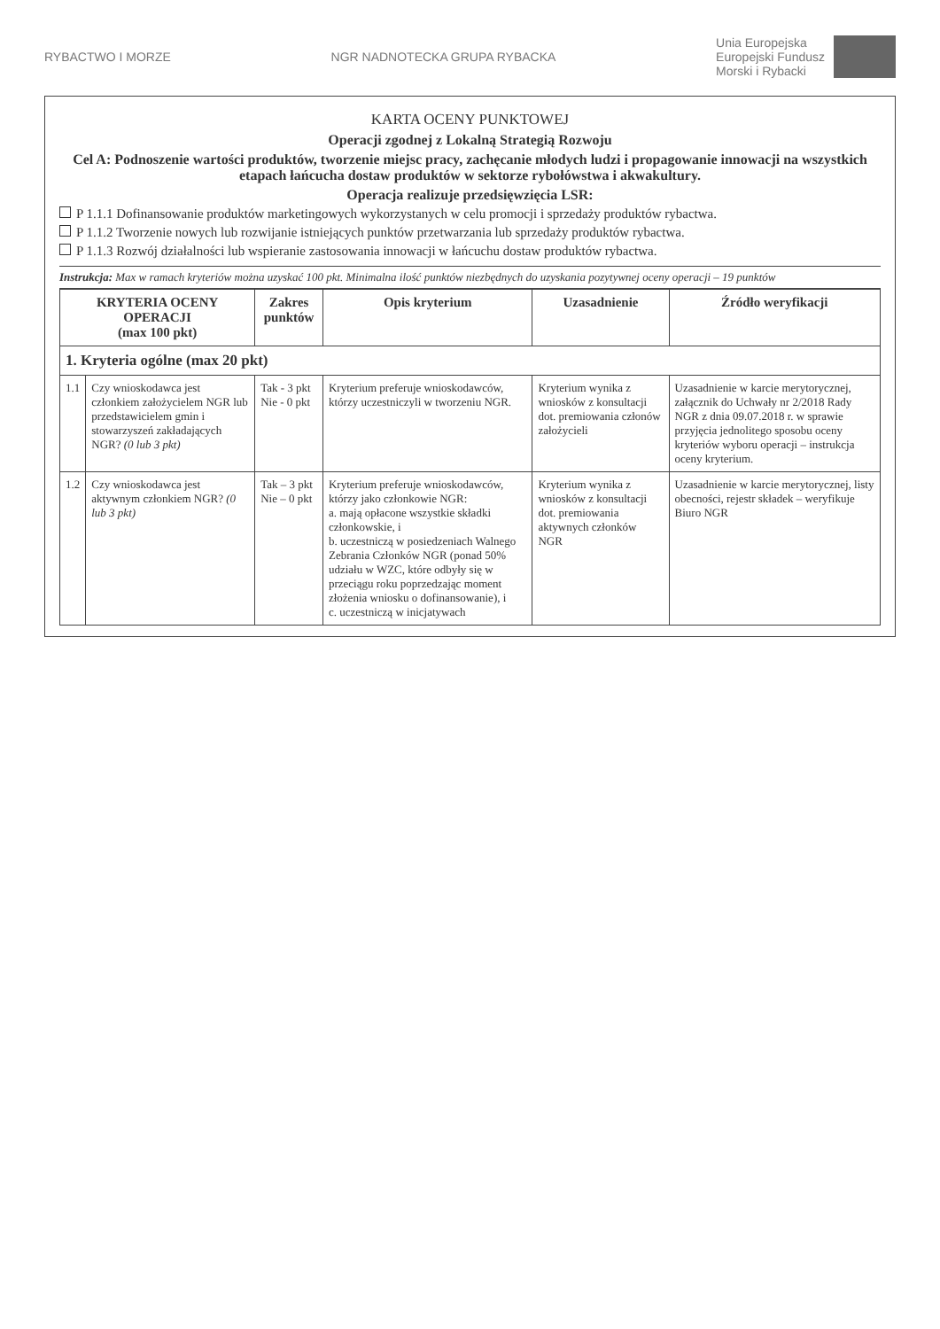RYBACTWO I MORZE NGR NADNOTECKA GRUPA RYBACKA
Unia Europejska
Europejski Fundusz
Morski i Rybacki
KARTA OCENY PUNKTOWEJ
Operacji zgodnej z Lokalną Strategią Rozwoju
Cel A: Podnoszenie wartości produktów, tworzenie miejsc pracy, zachęcanie młodych ludzi i propagowanie innowacji na wszystkich etapach łańcucha dostaw produktów w sektorze rybołówstwa i akwakultury.
Operacja realizuje przedsięwzięcia LSR:
P 1.1.1 Dofinansowanie produktów marketingowych wykorzystanych w celu promocji i sprzedaży produktów rybactwa.
P 1.1.2 Tworzenie nowych lub rozwijanie istniejących punktów przetwarzania lub sprzedaży produktów rybactwa.
P 1.1.3 Rozwój działalności lub wspieranie zastosowania innowacji w łańcuchu dostaw produktów rybactwa.
Instrukcja: Max w ramach kryteriów można uzyskać 100 pkt. Minimalna ilość punktów niezbędnych do uzyskania pozytywnej oceny operacji – 19 punktów
| KRYTERIA OCENY OPERACJI (max 100 pkt) | | Zakres punktów | Opis kryterium | Uzasadnienie | Źródło weryfikacji |
| --- | --- | --- | --- | --- | --- |
| 1. Kryteria ogólne (max 20 pkt) | | | | | |
| 1.1 | Czy wnioskodawca jest członkiem założycielem NGR lub przedstawicielem gmin i stowarzyszeń zakładających NGR? (0 lub 3 pkt) | Tak - 3 pkt Nie - 0 pkt | Kryterium preferuje wnioskodawców, którzy uczestniczyli w tworzeniu NGR. | Kryterium wynika z wniosków z konsultacji dot. premiowania członów założycieli | Uzasadnienie w karcie merytorycznej, załącznik do Uchwały nr 2/2018 Rady NGR z dnia 09.07.2018 r. w sprawie przyjęcia jednolitego sposobu oceny kryteriów wyboru operacji – instrukcja oceny kryterium. |
| 1.2 | Czy wnioskodawca jest aktywnym członkiem NGR? (0 lub 3 pkt) | Tak – 3 pkt Nie – 0 pkt | Kryterium preferuje wnioskodawców, którzy jako członkowie NGR: a. mają opłacone wszystkie składki członkowskie, i b. uczestniczą w posiedzeniach Walnego Zebrania Członków NGR (ponad 50% udziału w WZC, które odbyły się w przeciągu roku poprzedzając moment złożenia wniosku o dofinansowanie), i c. uczestniczą w inicjatywach | Kryterium wynika z wniosków z konsultacji dot. premiowania aktywnych członków NGR | Uzasadnienie w karcie merytorycznej, listy obecności, rejestr składek – weryfikuje Biuro NGR |